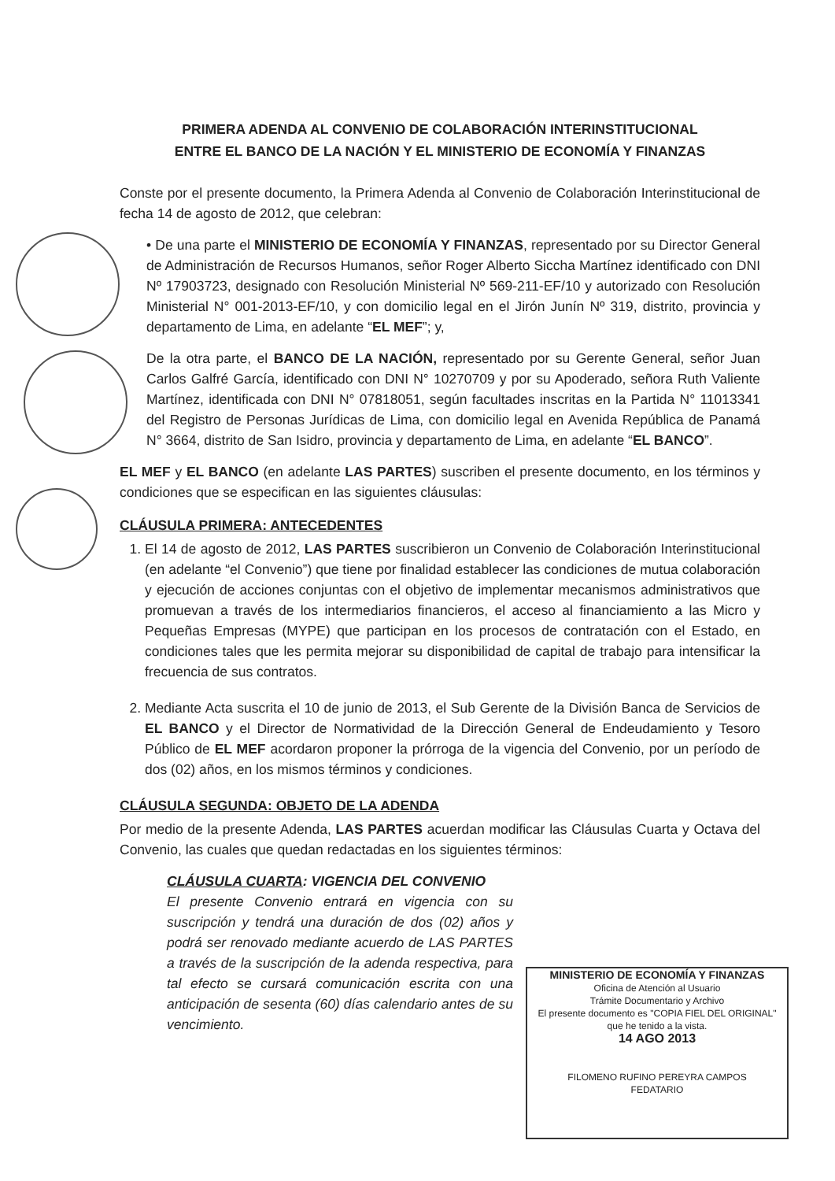PRIMERA ADENDA AL CONVENIO DE COLABORACIÓN INTERINSTITUCIONAL
ENTRE EL BANCO DE LA NACIÓN Y EL MINISTERIO DE ECONOMÍA Y FINANZAS
Conste por el presente documento, la Primera Adenda al Convenio de Colaboración Interinstitucional de fecha 14 de agosto de 2012, que celebran:
• De una parte el MINISTERIO DE ECONOMÍA Y FINANZAS, representado por su Director General de Administración de Recursos Humanos, señor Roger Alberto Siccha Martínez identificado con DNI Nº 17903723, designado con Resolución Ministerial Nº 569-211-EF/10 y autorizado con Resolución Ministerial N° 001-2013-EF/10, y con domicilio legal en el Jirón Junín Nº 319, distrito, provincia y departamento de Lima, en adelante “EL MEF”; y,
De la otra parte, el BANCO DE LA NACIÓN, representado por su Gerente General, señor Juan Carlos Galfré García, identificado con DNI N° 10270709 y por su Apoderado, señora Ruth Valiente Martínez, identificada con DNI N° 07818051, según facultades inscritas en la Partida N° 11013341 del Registro de Personas Jurídicas de Lima, con domicilio legal en Avenida República de Panamá N° 3664, distrito de San Isidro, provincia y departamento de Lima, en adelante “EL BANCO”.
EL MEF y EL BANCO (en adelante LAS PARTES) suscriben el presente documento, en los términos y condiciones que se especifican en las siguientes cláusulas:
CLÁUSULA PRIMERA: ANTECEDENTES
1. El 14 de agosto de 2012, LAS PARTES suscribieron un Convenio de Colaboración Interinstitucional (en adelante “el Convenio”) que tiene por finalidad establecer las condiciones de mutua colaboración y ejecución de acciones conjuntas con el objetivo de implementar mecanismos administrativos que promuevan a través de los intermediarios financieros, el acceso al financiamiento a las Micro y Pequeñas Empresas (MYPE) que participan en los procesos de contratación con el Estado, en condiciones tales que les permita mejorar su disponibilidad de capital de trabajo para intensificar la frecuencia de sus contratos.
2. Mediante Acta suscrita el 10 de junio de 2013, el Sub Gerente de la División Banca de Servicios de EL BANCO y el Director de Normatividad de la Dirección General de Endeudamiento y Tesoro Público de EL MEF acordaron proponer la prórroga de la vigencia del Convenio, por un período de dos (02) años, en los mismos términos y condiciones.
CLÁUSULA SEGUNDA: OBJETO DE LA ADENDA
Por medio de la presente Adenda, LAS PARTES acuerdan modificar las Cláusulas Cuarta y Octava del Convenio, las cuales que quedan redactadas en los siguientes términos:
CLÁUSULA CUARTA: VIGENCIA DEL CONVENIO
El presente Convenio entrará en vigencia con su suscripción y tendrá una duración de dos (02) años y podrá ser renovado mediante acuerdo de LAS PARTES a través de la suscripción de la adenda respectiva, para tal efecto se cursará comunicación escrita con una anticipación de sesenta (60) días calendario antes de su vencimiento.
MINISTERIO DE ECONOMÍA Y FINANZAS
Oficina de Atención al Usuario
Trámite Documentario y Archivo
El presente documento es "COPIA FIEL DEL ORIGINAL"
que he tenido a la vista.
14 AGO 2013
FILOMENO RUFINO PEREYRA CAMPOS
FEDATARIO